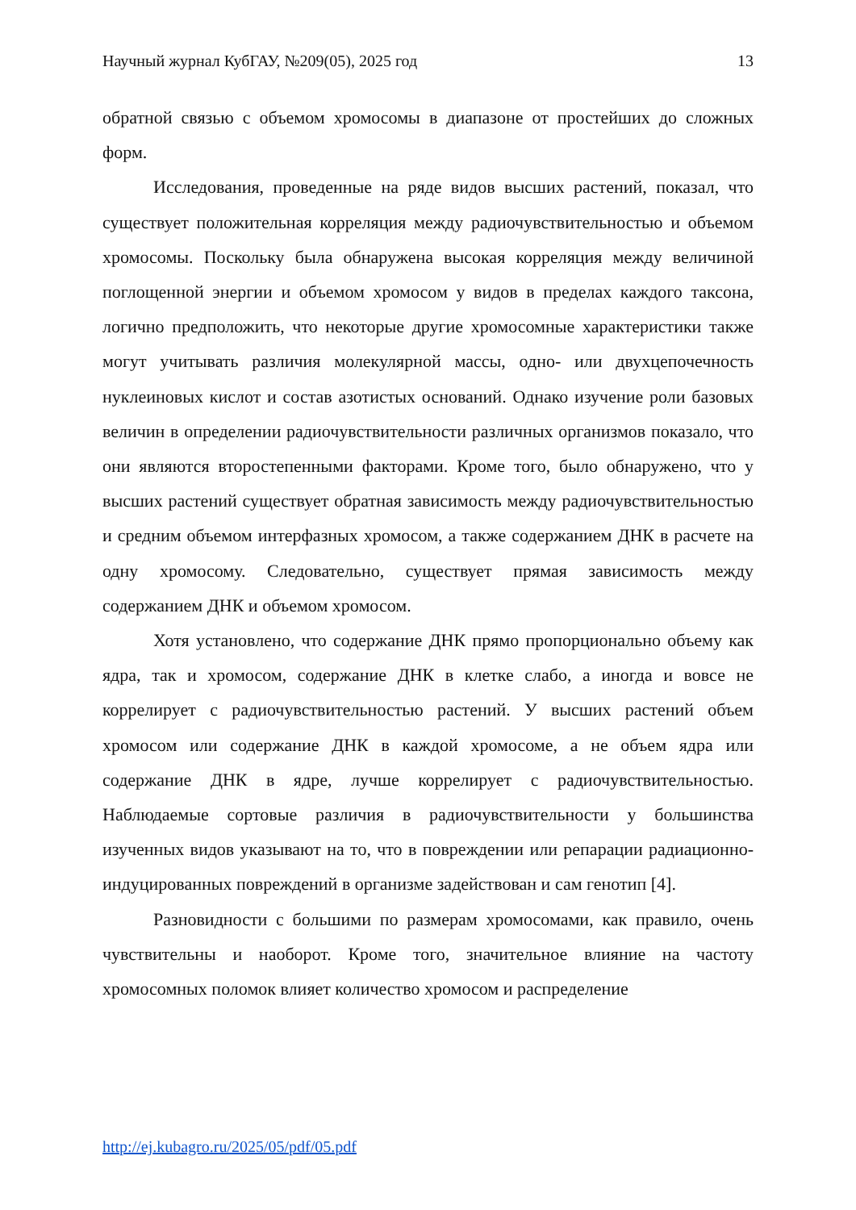Научный журнал КубГАУ, №209(05), 2025 год 13
обратной связью с объемом хромосомы в диапазоне от простейших до сложных форм.
Исследования, проведенные на ряде видов высших растений, показал, что существует положительная корреляция между радиочувствительностью и объемом хромосомы. Поскольку была обнаружена высокая корреляция между величиной поглощенной энергии и объемом хромосом у видов в пределах каждого таксона, логично предположить, что некоторые другие хромосомные характеристики также могут учитывать различия молекулярной массы, одно- или двухцепочечность нуклеиновых кислот и состав азотистых оснований. Однако изучение роли базовых величин в определении радиочувствительности различных организмов показало, что они являются второстепенными факторами. Кроме того, было обнаружено, что у высших растений существует обратная зависимость между радиочувствительностью и средним объемом интерфазных хромосом, а также содержанием ДНК в расчете на одну хромосому. Следовательно, существует прямая зависимость между содержанием ДНК и объемом хромосом.
Хотя установлено, что содержание ДНК прямо пропорционально объему как ядра, так и хромосом, содержание ДНК в клетке слабо, а иногда и вовсе не коррелирует с радиочувствительностью растений. У высших растений объем хромосом или содержание ДНК в каждой хромосоме, а не объем ядра или содержание ДНК в ядре, лучше коррелирует с радиочувствительностью. Наблюдаемые сортовые различия в радиочувствительности у большинства изученных видов указывают на то, что в повреждении или репарации радиационно-индуцированных повреждений в организме задействован и сам генотип [4].
Разновидности с большими по размерам хромосомами, как правило, очень чувствительны и наоборот. Кроме того, значительное влияние на частоту хромосомных поломок влияет количество хромосом и распределение
http://ej.kubagro.ru/2025/05/pdf/05.pdf